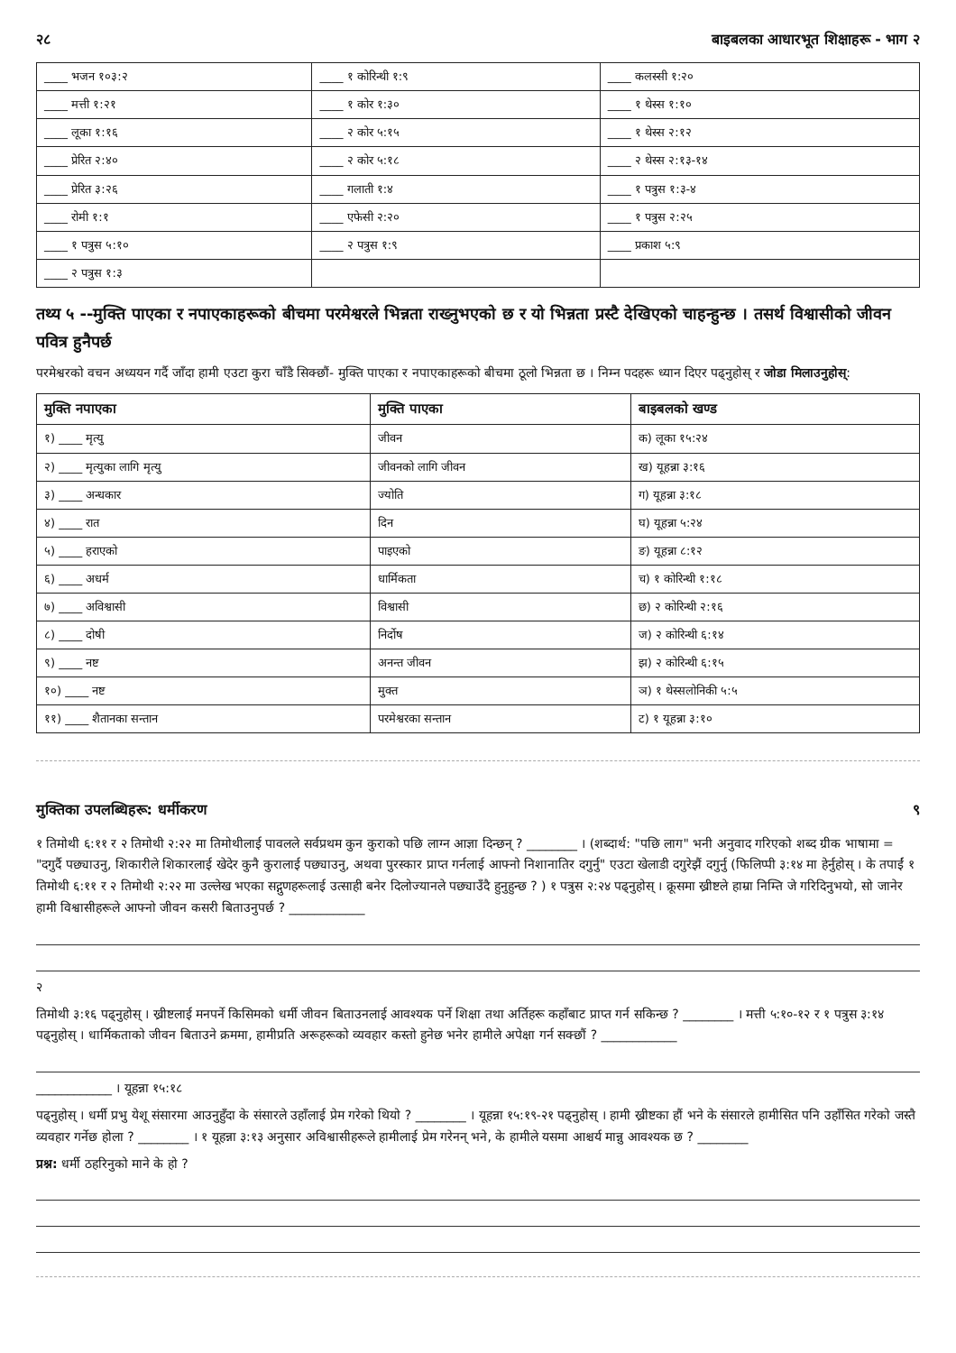२८ बाइबलका आधारभूत शिक्षाहरू - भाग २
| ____ भजन १०३:२ | ____ १ कोरिन्थी १:९ | ____ कलस्सी १:२० |
| ____ मत्ती १:२१ | ____ १ कोर १:३० | ____ १ थेस्स १:१० |
| ____ लूका १:१६ | ____ २ कोर ५:१५ | ____ १ थेस्स २:१२ |
| ____ प्रेरित २:४० | ____ २ कोर ५:१८ | ____ २ थेस्स २:१३-१४ |
| ____ प्रेरित ३:२६ | ____ गलाती १:४ | ____ १ पत्रुस १:३-४ |
| ____ रोमी १:१ | ____ एफेसी २:२० | ____ १ पत्रुस २:२५ |
| ____ १ पत्रुस ५:१० | ____ २ पत्रुस १:९ | ____ प्रकाश ५:९ |
| ____ २ पत्रुस १:३ | | |
तथ्य ५ --मुक्ति पाएका र नपाएकाहरूको बीचमा परमेश्वरले भिन्नता राख्नुभएको छ र यो भिन्नता प्रस्टै देखिएको चाहन्हुन्छ । तसर्थ विश्वासीको जीवन पवित्र हुनैपर्छ
परमेश्वरको वचन अध्ययन गर्दै जाँदा हामी एउटा कुरा चाँडै सिक्छौं- मुक्ति पाएका र नपाएकाहरूको बीचमा ठूलो भिन्नता छ । निम्न पदहरू ध्यान दिएर पढ्नुहोस् र जोडा मिलाउनुहोस्:
| मुक्ति नपाएका | मुक्ति पाएका | बाइबलको खण्ड |
| --- | --- | --- |
| १) ____ मृत्यु | जीवन | क) लूका १५:२४ |
| २) ____ मृत्युका लागि मृत्यु | जीवनको लागि जीवन | ख) यूहन्ना ३:१६ |
| ३) ____ अन्धकार | ज्योति | ग) यूहन्ना ३:१८ |
| ४) ____ रात | दिन | घ) यूहन्ना ५:२४ |
| ५) ____ हराएको | पाइएको | ङ) यूहन्ना ८:१२ |
| ६) ____ अधर्म | धार्मिकता | च) १ कोरिन्थी १:१८ |
| ७) ____ अविश्वासी | विश्वासी | छ) २ कोरिन्थी २:१६ |
| ८) ____ दोषी | निर्दोष | ज) २ कोरिन्थी ६:१४ |
| ९) ____ नष्ट | अनन्त जीवन | झ) २ कोरिन्थी ६:१५ |
| १०) ____ नष्ट | मुक्त | ञ) १ थेस्सलोनिकी ५:५ |
| ११) ____ शैतानका सन्तान | परमेश्वरका सन्तान | ट) १ यूहन्ना ३:१० |
मुक्तिका उपलब्धिहरू: धर्मीकरण ९
१ तिमोथी ६:११ र २ तिमोथी २:२२ मा तिमोथीलाई पावलले सर्वप्रथम कुन कुराको पछि लाग्न आज्ञा दिन्छन् ? ________ । (शब्दार्थ: "पछि लाग" भनी अनुवाद गरिएको शब्द ग्रीक भाषामा = "दगुर्दै पछ्याउनु, शिकारीले शिकारलाई खेदेर कुनै कुरालाई पछ्याउनु, अथवा पुरस्कार प्राप्त गर्नलाई आफ्नो निशानातिर दगुर्नु" एउटा खेलाडी दगुरेझैं दगुर्नु (फिलिप्पी ३:१४ मा हेर्नुहोस् । के तपाईं १ तिमोथी ६:११ र २ तिमोथी २:२२ मा उल्लेख भएका सद्गुणहरूलाई उत्साही बनेर दिलोज्यानले पछ्याउँदै हुनुहुन्छ ? ) १ पत्रुस २:२४ पढ्नुहोस् । क्रूसमा ख्रीष्टले हाम्रा निम्ति जे गरिदिनुभयो, सो जानेर हामी विश्वासीहरूले आफ्नो जीवन कसरी बिताउनुपर्छ ? ____________
२
तिमोथी ३:१६ पढ्नुहोस् । ख्रीष्टलाई मनपर्ने किसिमको धर्मी जीवन बिताउनलाई आवश्यक पर्ने शिक्षा तथा अर्तिहरू कहाँबाट प्राप्त गर्न सकिन्छ ? ________ । मत्ती ५:१०-१२ र १ पत्रुस ३:१४ पढ्नुहोस् । धार्मिकताको जीवन बिताउने क्रममा, हामीप्रति अरूहरूको व्यवहार कस्तो हुनेछ भनेर हामीले अपेक्षा गर्न सक्छौं ? ____________
____________ । यूहन्ना १५:१८
पढ्नुहोस् । धर्मी प्रभु येशू संसारमा आउनुहुँदा के संसारले उहाँलाई प्रेम गरेको थियो ? ________ । यूहन्ना १५:१९-२१ पढ्नुहोस् । हामी ख्रीष्टका हौं भने के संसारले हामीसित पनि उहाँसित गरेको जस्तै व्यवहार गर्नेछ होला ? ________ । १ यूहन्ना ३:१३ अनुसार अविश्वासीहरूले हामीलाई प्रेम गरेनन् भने, के हामीले यसमा आश्चर्य मान्नु आवश्यक छ ? ________
प्रश्न: धर्मी ठहरिनुको माने के हो ?